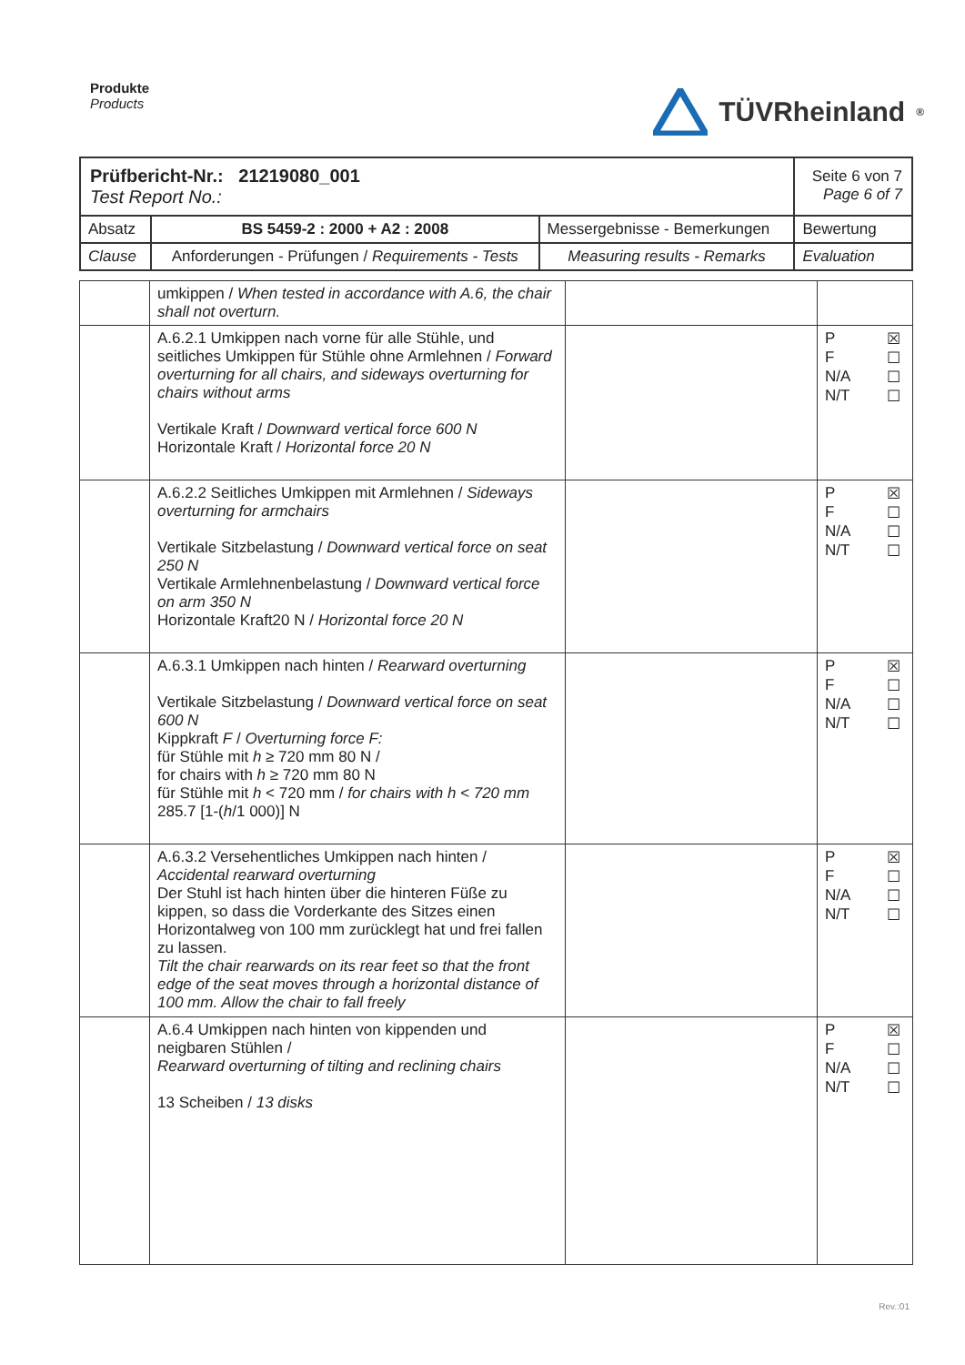Produkte
Products
TÜVRheinland<sup>®</sup>
| Prüfbericht-Nr.: 21219080_001 Test Report No.: | | | Seite 6 von 7 Page 6 of 7 |
| Absatz | BS 5459-2 : 2000 + A2 : 2008 | Messergebnisse - Bemerkungen | Bewertung |
| Clause | Anforderungen - Prüfungen / Requirements - Tests | Measuring results - Remarks | Evaluation |
| | umkippen / When tested in accordance with A.6, the chair shall not overturn. | | |
| | A.6.2.1 Umkippen nach vorne für alle Stühle, und seitliches Umkippen für Stühle ohne Armlehnen / Forward overturning for all chairs, and sideways overturning for chairs without arms Vertikale Kraft / Downward vertical force 600 N Horizontale Kraft / Horizontal force 20 N | | P ☒ F ☐ N/A ☐ N/T ☐ |
| | A.6.2.2 Seitliches Umkippen mit Armlehnen / Sideways overturning for armchairs Vertikale Sitzbelastung / Downward vertical force on seat 250 N Vertikale Armlehnenbelastung / Downward vertical force on arm 350 N Horizontale Kraft20 N / Horizontal force 20 N | | P ☒ F ☐ N/A ☐ N/T ☐ |
| | A.6.3.1 Umkippen nach hinten / Rearward overturning Vertikale Sitzbelastung / Downward vertical force on seat 600 N Kippkraft F / Overturning force F: für Stühle mit h ≥ 720 mm 80 N / for chairs with h ≥ 720 mm 80 N für Stühle mit h < 720 mm / for chairs with h < 720 mm 285.7 [1-( h /1 000)] N | | P ☒ F ☐ N/A ☐ N/T ☐ |
| | A.6.3.2 Versehentliches Umkippen nach hinten / Accidental rearward overturning Der Stuhl ist hach hinten über die hinteren Füße zu kippen, so dass die Vorderkante des Sitzes einen Horizontalweg von 100 mm zurücklegt hat und frei fallen zu lassen. Tilt the chair rearwards on its rear feet so that the front edge of the seat moves through a horizontal distance of 100 mm. Allow the chair to fall freely | | P ☒ F ☐ N/A ☐ N/T ☐ |
| | A.6.4 Umkippen nach hinten von kippenden und neigbaren Stühlen / Rearward overturning of tilting and reclining chairs 13 Scheiben / 13 disks | | P ☒ F ☐ N/A ☐ N/T ☐ |
Rev.:01